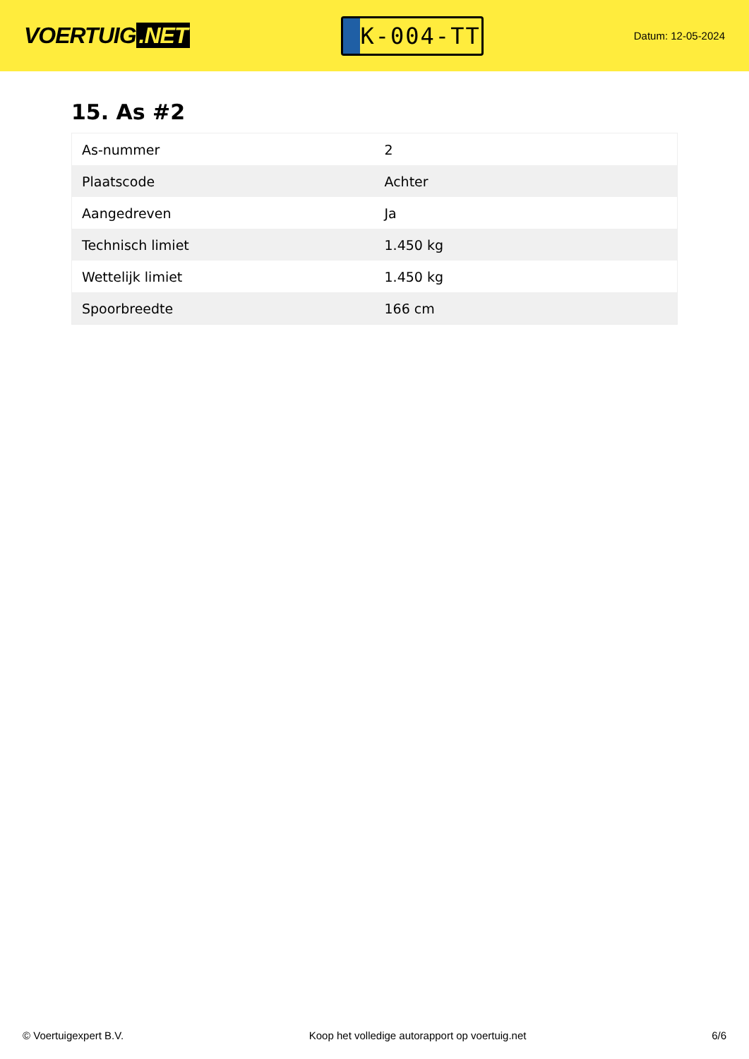VOERTUIG.NET
K-004-TT
Datum: 12-05-2024
15. As #2
| As-nummer | 2 |
| Plaatscode | Achter |
| Aangedreven | Ja |
| Technisch limiet | 1.450 kg |
| Wettelijk limiet | 1.450 kg |
| Spoorbreedte | 166 cm |
© Voertuigexpert B.V. Koop het volledige autorapport op voertuig.net 6/6